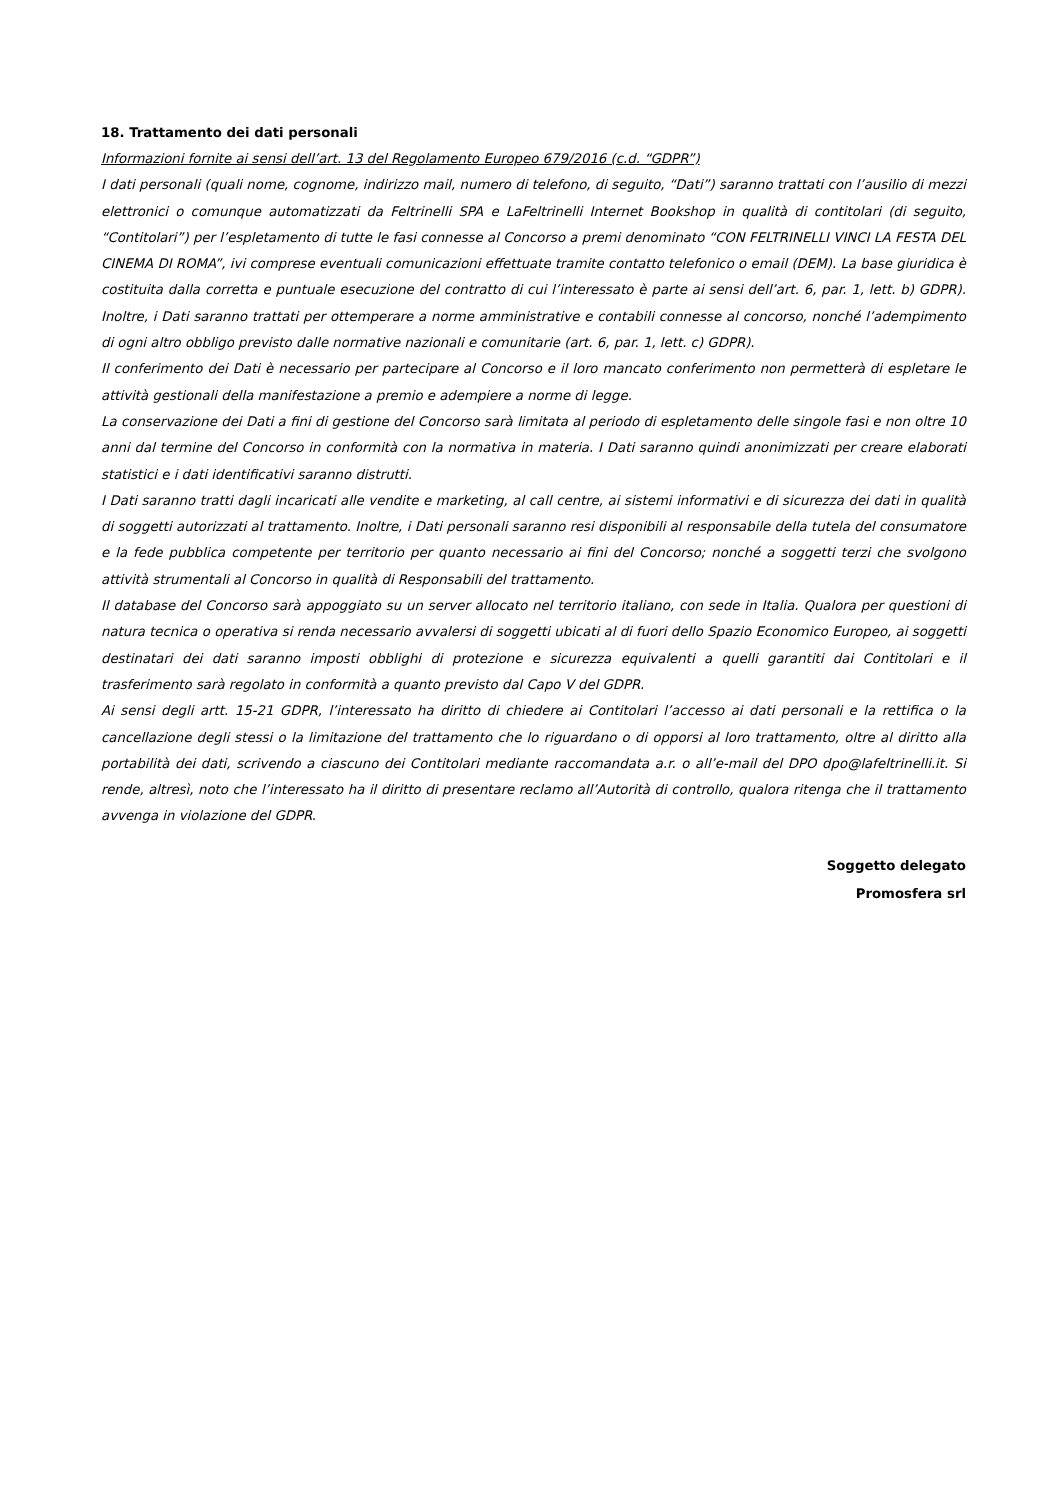18. Trattamento dei dati personali
Informazioni fornite ai sensi dell’art. 13 del Regolamento Europeo 679/2016 (c.d. “GDPR”)
I dati personali (quali nome, cognome, indirizzo mail, numero di telefono, di seguito, “Dati”) saranno trattati con l’ausilio di mezzi elettronici o comunque automatizzati da Feltrinelli SPA e LaFeltrinelli Internet Bookshop in qualità di contitolari (di seguito, “Contitolari”) per l’espletamento di tutte le fasi connesse al Concorso a premi denominato “CON FELTRINELLI VINCI LA FESTA DEL CINEMA DI ROMA”, ivi comprese eventuali comunicazioni effettuate tramite contatto telefonico o email (DEM). La base giuridica è costituita dalla corretta e puntuale esecuzione del contratto di cui l’interessato è parte ai sensi dell’art. 6, par. 1, lett. b) GDPR). Inoltre, i Dati saranno trattati per ottemperare a norme amministrative e contabili connesse al concorso, nonché l’adempimento di ogni altro obbligo previsto dalle normative nazionali e comunitarie (art. 6, par. 1, lett. c) GDPR).
Il conferimento dei Dati è necessario per partecipare al Concorso e il loro mancato conferimento non permetterà di espletare le attività gestionali della manifestazione a premio e adempiere a norme di legge.
La conservazione dei Dati a fini di gestione del Concorso sarà limitata al periodo di espletamento delle singole fasi e non oltre 10 anni dal termine del Concorso in conformità con la normativa in materia. I Dati saranno quindi anonimizzati per creare elaborati statistici e i dati identificativi saranno distrutti.
I Dati saranno tratti dagli incaricati alle vendite e marketing, al call centre, ai sistemi informativi e di sicurezza dei dati in qualità di soggetti autorizzati al trattamento. Inoltre, i Dati personali saranno resi disponibili al responsabile della tutela del consumatore e la fede pubblica competente per territorio per quanto necessario ai fini del Concorso; nonché a soggetti terzi che svolgono attività strumentali al Concorso in qualità di Responsabili del trattamento.
Il database del Concorso sarà appoggiato su un server allocato nel territorio italiano, con sede in Italia. Qualora per questioni di natura tecnica o operativa si renda necessario avvalersi di soggetti ubicati al di fuori dello Spazio Economico Europeo, ai soggetti destinatari dei dati saranno imposti obblighi di protezione e sicurezza equivalenti a quelli garantiti dai Contitolari e il trasferimento sarà regolato in conformità a quanto previsto dal Capo V del GDPR.
Ai sensi degli artt. 15-21 GDPR, l’interessato ha diritto di chiedere ai Contitolari l’accesso ai dati personali e la rettifica o la cancellazione degli stessi o la limitazione del trattamento che lo riguardano o di opporsi al loro trattamento, oltre al diritto alla portabilità dei dati, scrivendo a ciascuno dei Contitolari mediante raccomandata a.r. o all’e-mail del DPO dpo@lafeltrinelli.it. Si rende, altresì, noto che l’interessato ha il diritto di presentare reclamo all’Autorità di controllo, qualora ritenga che il trattamento avvenga in violazione del GDPR.
Soggetto delegato
Promosfera srl